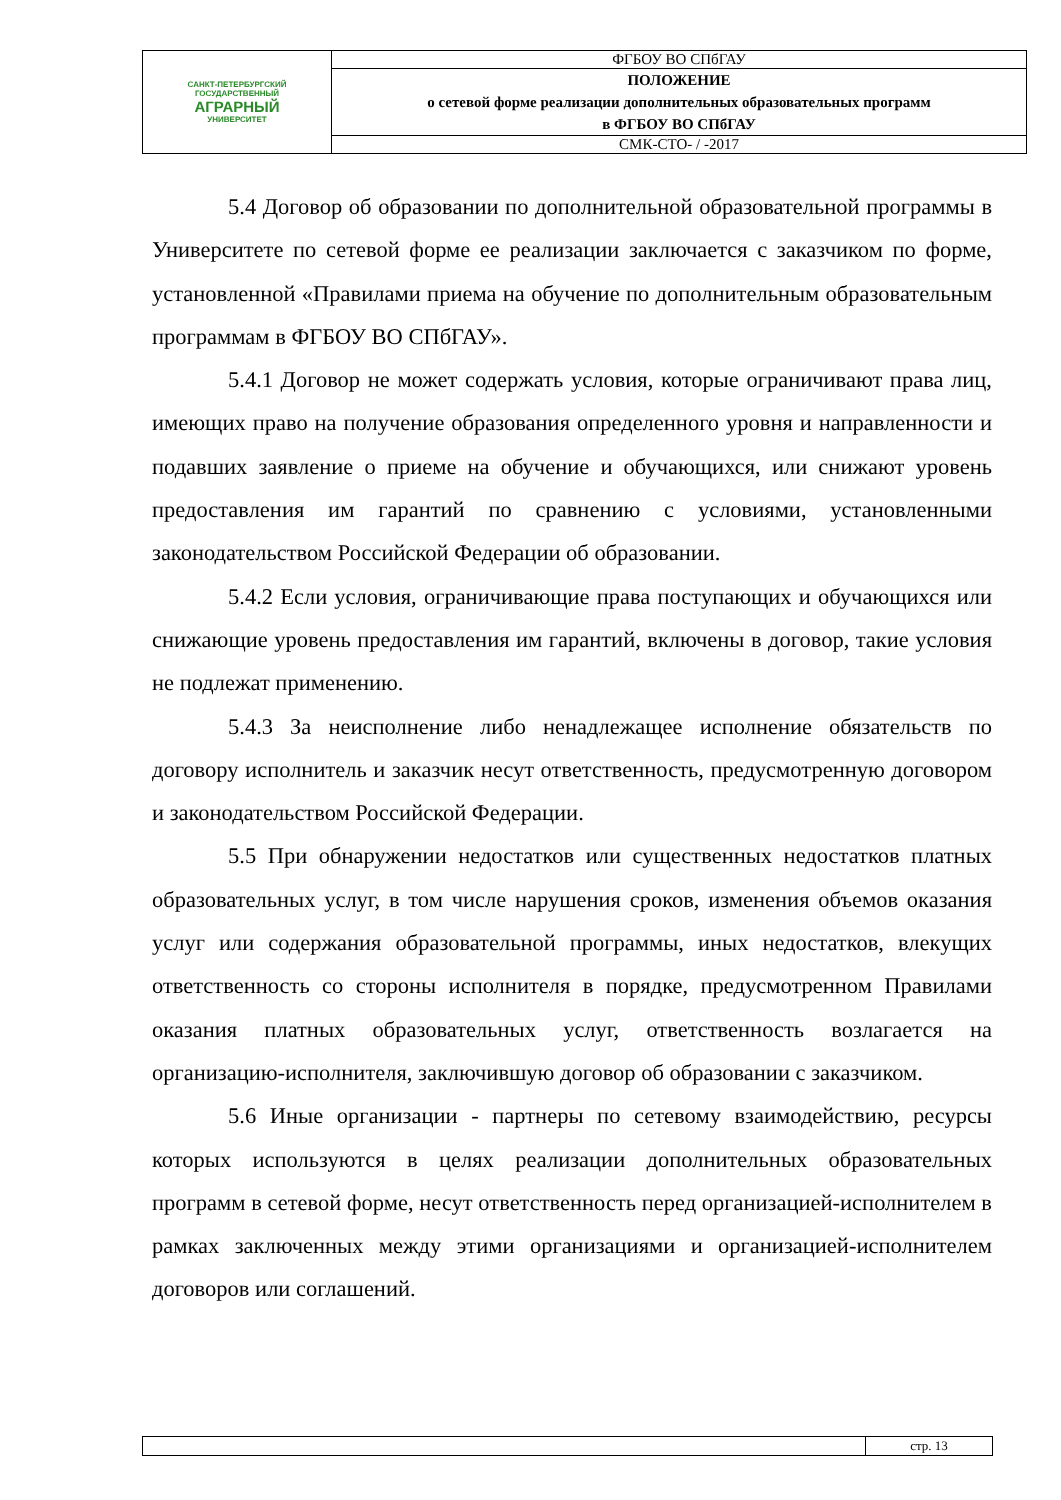| САНКТ-ПЕТЕРБУРГСКИЙ ГОСУДАРСТВЕННЫЙ АГРАРНЫЙ УНИВЕРСИТЕТ | ФГБОУ ВО СПбГАУ |
| | ПОЛОЖЕНИЕ о сетевой форме реализации дополнительных образовательных программ в ФГБОУ ВО СПбГАУ |
| | СМК-СТО- / -2017 |
5.4 Договор об образовании по дополнительной образовательной программы в Университете по сетевой форме ее реализации заключается с заказчиком по форме, установленной «Правилами приема на обучение по дополнительным образовательным программам в ФГБОУ ВО СПбГАУ».
5.4.1 Договор не может содержать условия, которые ограничивают права лиц, имеющих право на получение образования определенного уровня и направленности и подавших заявление о приеме на обучение и обучающихся, или снижают уровень предоставления им гарантий по сравнению с условиями, установленными законодательством Российской Федерации об образовании.
5.4.2 Если условия, ограничивающие права поступающих и обучающихся или снижающие уровень предоставления им гарантий, включены в договор, такие условия не подлежат применению.
5.4.3 За неисполнение либо ненадлежащее исполнение обязательств по договору исполнитель и заказчик несут ответственность, предусмотренную договором и законодательством Российской Федерации.
5.5 При обнаружении недостатков или существенных недостатков платных образовательных услуг, в том числе нарушения сроков, изменения объемов оказания услуг или содержания образовательной программы, иных недостатков, влекущих ответственность со стороны исполнителя в порядке, предусмотренном Правилами оказания платных образовательных услуг, ответственность возлагается на организацию-исполнителя, заключившую договор об образовании с заказчиком.
5.6 Иные организации - партнеры по сетевому взаимодействию, ресурсы которых используются в целях реализации дополнительных образовательных программ в сетевой форме, несут ответственность перед организацией-исполнителем в рамках заключенных между этими организациями и организацией-исполнителем договоров или соглашений.
| | стр. 13 |